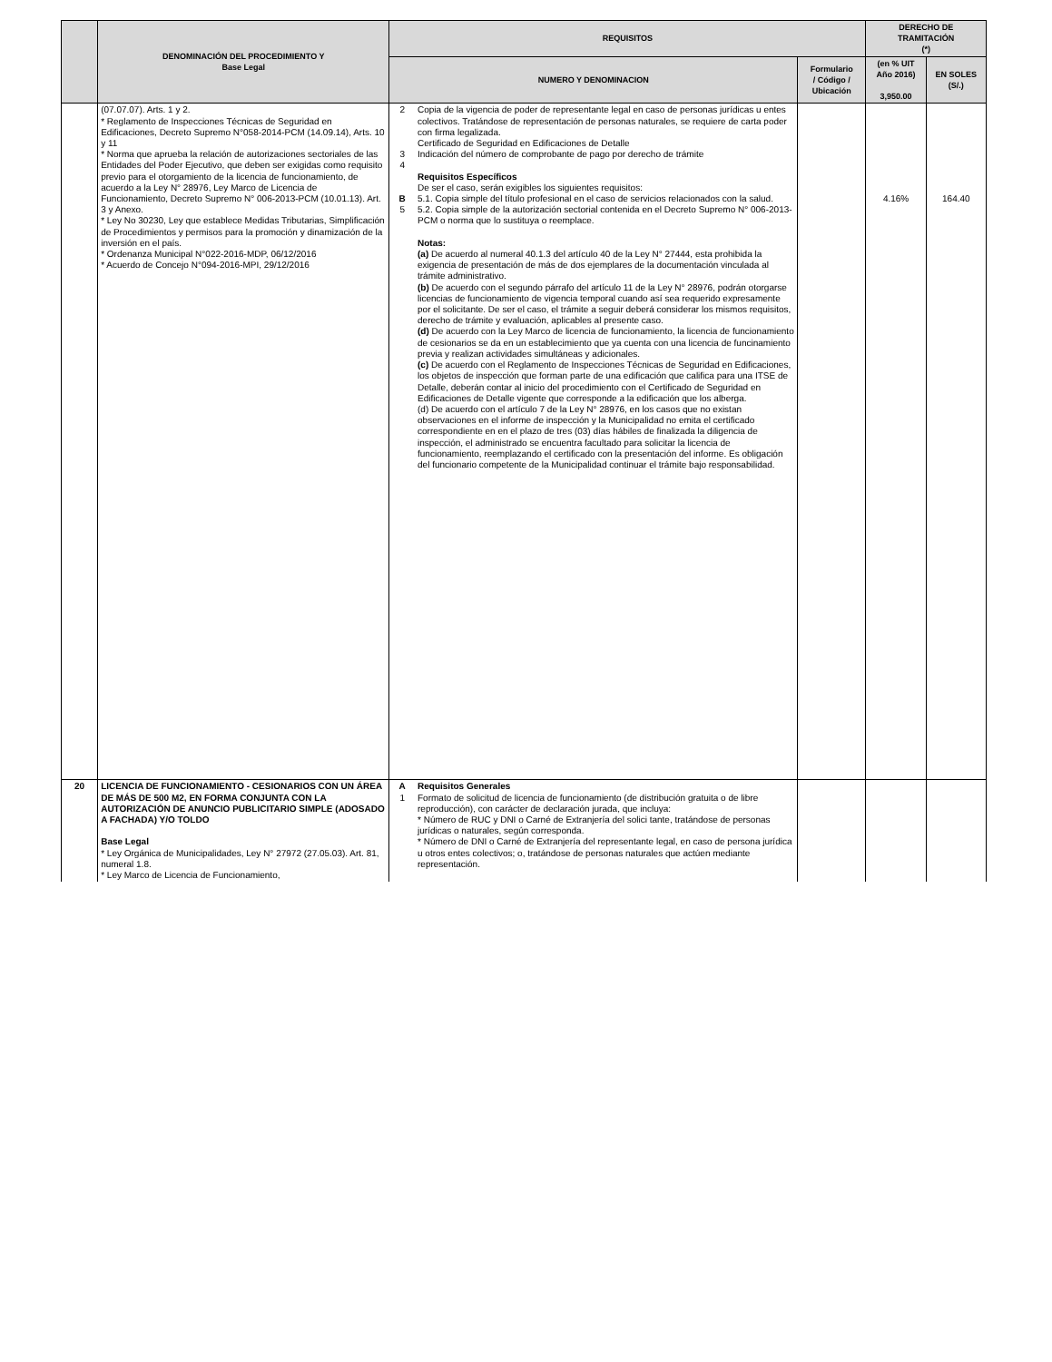| | DENOMINACIÓN DEL PROCEDIMIENTO Y Base Legal | REQUISITOS | | | DERECHO DE TRAMITACIÓN (*) | |
| --- | --- | --- | --- | --- | --- | --- |
| | | NUMERO Y DENOMINACION | | Formulario / Código / Ubicación | (en % UIT Año 2016) 3,950.00 | EN SOLES (S/.) |
| | (07.07.07). Arts. 1 y 2. * Reglamento de Inspecciones Técnicas de Seguridad en Edificaciones, Decreto Supremo N°058-2014-PCM (14.09.14), Arts. 10 y 11 * Norma que aprueba la relación de autorizaciones sectoriales de las Entidades del Poder Ejecutivo, que deben ser exigidas como requisito previo para el otorgamiento de la licencia de funcionamiento, de acuerdo a la Ley N° 28976, Ley Marco de Licencia de Funcionamiento, Decreto Supremo N° 006-2013-PCM (10.01.13). Art. 3 y Anexo. * Ley No 30230, Ley que establece Medidas Tributarias, Simplificación de Procedimientos y permisos para la promoción y dinamización de la inversión en el país. * Ordenanza Municipal N°022-2016-MDP, 06/12/2016 * Acuerdo de Concejo N°094-2016-MPI, 29/12/2016 | 2 3 4 B 5 | Copia de la vigencia de poder de representante legal en caso de personas jurídicas u entes colectivos. Tratándose de representación de personas naturales, se requiere de carta poder con firma legalizada. Certificado de Seguridad en Edificaciones de Detalle Indicación del número de comprobante de pago por derecho de trámite Requisitos Específicos De ser el caso, serán exigibles los siguientes requisitos: 5.1. Copia simple del título profesional en el caso de servicios relacionados con la salud. 5.2. Copia simple de la autorización sectorial contenida en el Decreto Supremo N° 006-2013-PCM o norma que lo sustituya o reemplace. Notas: (a) De acuerdo al numeral 40.1.3 del artículo 40 de la Ley N° 27444, esta prohibida la exigencia de presentación de más de dos ejemplares de la documentación vinculada al trámite administrativo. (b) De acuerdo con el segundo párrafo del artículo 11 de la Ley N° 28976, podrán otorgarse licencias de funcionamiento de vigencia temporal cuando así sea requerido expresamente por el solicitante. De ser el caso, el trámite a seguir deberá considerar los mismos requisitos, derecho de trámite y evaluación, aplicables al presente caso. (d) De acuerdo con la Ley Marco de licencia de funcionamiento, la licencia de funcionamiento de cesionarios se da en un establecimiento que ya cuenta con una licencia de funcinamiento previa y realizan actividades simultáneas y adicionales. (c) De acuerdo con el Reglamento de Inspecciones Técnicas de Seguridad en Edificaciones, los objetos de inspección que forman parte de una edificación que califica para una ITSE de Detalle, deberán contar al inicio del procedimiento con el Certificado de Seguridad en Edificaciones de Detalle vigente que corresponde a la edificación que los alberga. (d) De acuerdo con el artículo 7 de la Ley N° 28976, en los casos que no existan observaciones en el informe de inspección y la Municipalidad no emita el certificado correspondiente en en el plazo de tres (03) días hábiles de finalizada la diligencia de inspección, el administrado se encuentra facultado para solicitar la licencia de funcionamiento, reemplazando el certificado con la presentación del informe. Es obligación del funcionario competente de la Municipalidad continuar el trámite bajo responsabilidad. | | 4.16% | 164.40 |
| 20 | LICENCIA DE FUNCIONAMIENTO - CESIONARIOS CON UN ÁREA DE MÁS DE 500 M2, EN FORMA CONJUNTA CON LA AUTORIZACIÓN DE ANUNCIO PUBLICITARIO SIMPLE (ADOSADO A FACHADA) Y/O TOLDO Base Legal * Ley Orgánica de Municipalidades, Ley N° 27972 (27.05.03). Art. 81, numeral 1.8. * Ley Marco de Licencia de Funcionamiento, | A 1 | Requisitos Generales Formato de solicitud de licencia de funcionamiento (de distribución gratuita o de libre reproducción), con carácter de declaración jurada, que incluya: * Número de RUC y DNI o Carné de Extranjería del solici tante, tratándose de personas jurídicas o naturales, según corresponda. * Número de DNI o Carné de Extranjería del representante legal, en caso de persona jurídica u otros entes colectivos; o, tratándose de personas naturales que actúen mediante representación. | | | |